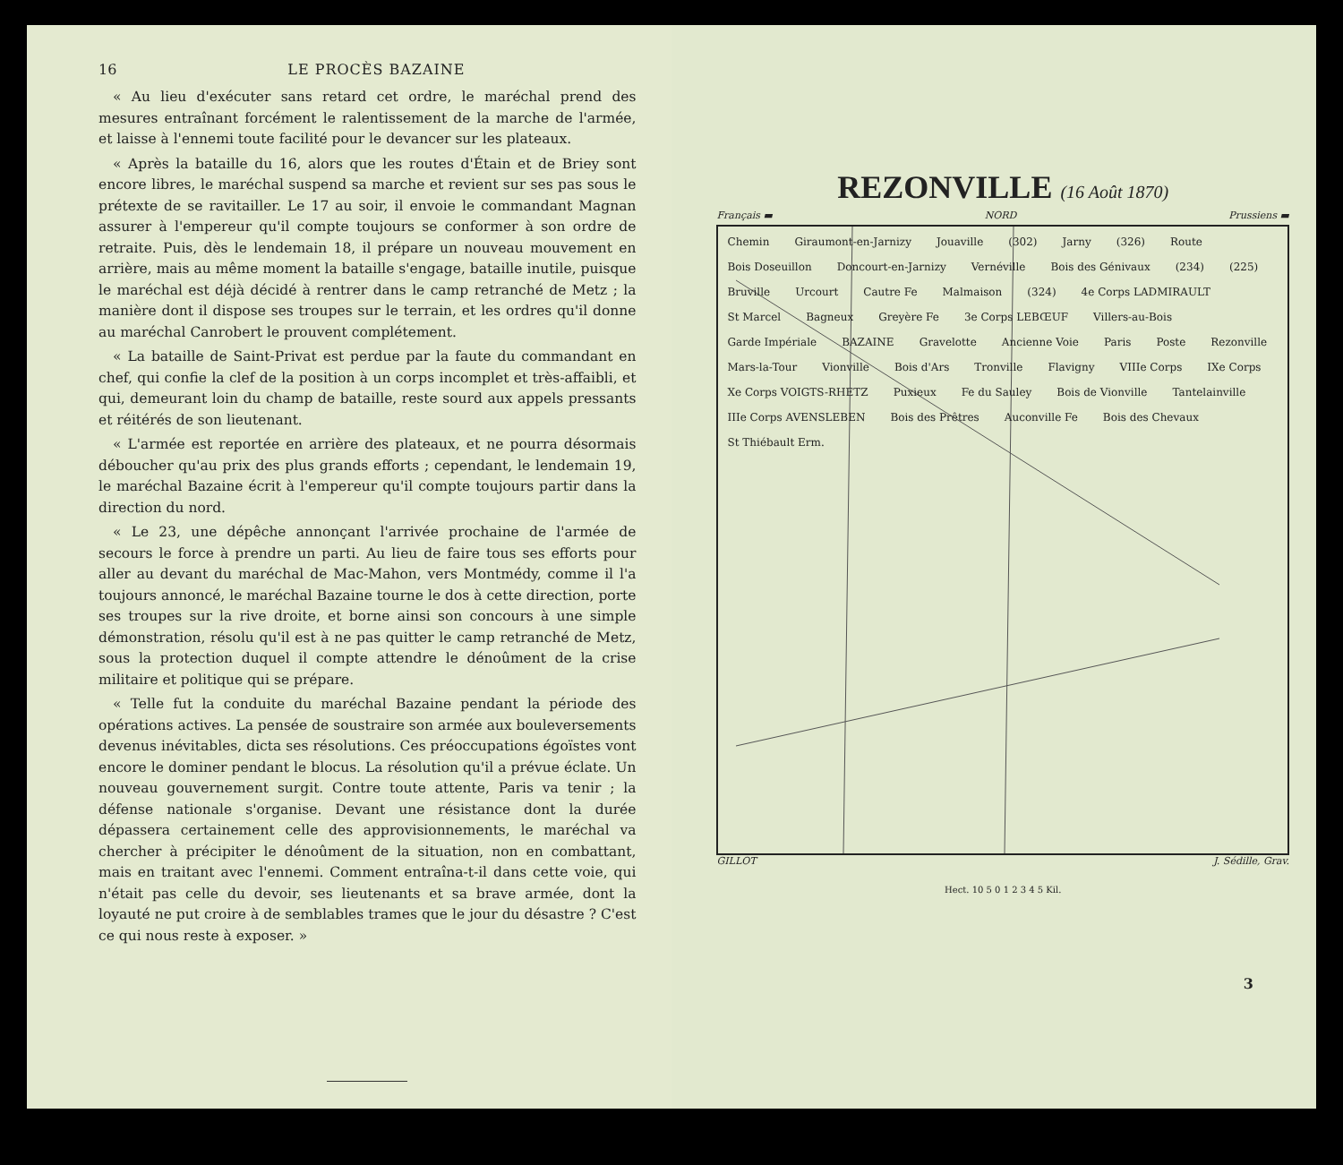16 LE PROCÈS BAZAINE
« Au lieu d'exécuter sans retard cet ordre, le maréchal prend des mesures entraînant forcément le ralentissement de la marche de l'armée, et laisse à l'ennemi toute facilité pour le devancer sur les plateaux.
« Après la bataille du 16, alors que les routes d'Étain et de Briey sont encore libres, le maréchal suspend sa marche et revient sur ses pas sous le prétexte de se ravitailler. Le 17 au soir, il envoie le commandant Magnan assurer à l'empereur qu'il compte toujours se conformer à son ordre de retraite. Puis, dès le lendemain 18, il prépare un nouveau mouvement en arrière, mais au même moment la bataille s'engage, bataille inutile, puisque le maréchal est déjà décidé à rentrer dans le camp retranché de Metz ; la manière dont il dispose ses troupes sur le terrain, et les ordres qu'il donne au maréchal Canrobert le prouvent complétement.
« La bataille de Saint-Privat est perdue par la faute du commandant en chef, qui confie la clef de la position à un corps incomplet et très-affaibli, et qui, demeurant loin du champ de bataille, reste sourd aux appels pressants et réitérés de son lieutenant.
« L'armée est reportée en arrière des plateaux, et ne pourra désormais déboucher qu'au prix des plus grands efforts ; cependant, le lendemain 19, le maréchal Bazaine écrit à l'empereur qu'il compte toujours partir dans la direction du nord.
« Le 23, une dépêche annonçant l'arrivée prochaine de l'armée de secours le force à prendre un parti. Au lieu de faire tous ses efforts pour aller au devant du maréchal de Mac-Mahon, vers Montmédy, comme il l'a toujours annoncé, le maréchal Bazaine tourne le dos à cette direction, porte ses troupes sur la rive droite, et borne ainsi son concours à une simple démonstration, résolu qu'il est à ne pas quitter le camp retranché de Metz, sous la protection duquel il compte attendre le dénoûment de la crise militaire et politique qui se prépare.
« Telle fut la conduite du maréchal Bazaine pendant la période des opérations actives. La pensée de soustraire son armée aux bouleversements devenus inévitables, dicta ses résolutions. Ces préoccupations égoïstes vont encore le dominer pendant le blocus. La résolution qu'il a prévue éclate. Un nouveau gouvernement surgit. Contre toute attente, Paris va tenir ; la défense nationale s'organise. Devant une résistance dont la durée dépassera certainement celle des approvisionnements, le maréchal va chercher à précipiter le dénoûment de la situation, non en combattant, mais en traitant avec l'ennemi. Comment entraîna-t-il dans cette voie, qui n'était pas celle du devoir, ses lieutenants et sa brave armée, dont la loyauté ne put croire à de semblables trames que le jour du désastre ? C'est ce qui nous reste à exposer. »
REZONVILLE (16 Août 1870)
Français ▬ NORD Prussiens ▬
Chemin Giraumont-en-Jarnizy Jouaville (302) Jarny (326) Route Bois Doseuillon Doncourt-en-Jarnizy Vernéville Bois des Génivaux (234) (225) Bruville Urcourt Cautre Fe Malmaison (324) 4e Corps LADMIRAULT St Marcel Bagneux Greyère Fe 3e Corps LEBŒUF Villers-au-Bois Garde Impériale BAZAINE Gravelotte Ancienne Voie Paris Poste Rezonville Mars-la-Tour Vionville Bois d'Ars Tronville Flavigny VIIIe Corps IXe Corps Xe Corps VOIGTS-RHETZ Puxieux Fe du Sauley Bois de Vionville Tantelainville IIIe Corps AVENSLEBEN Bois des Prêtres Auconville Fe Bois des Chevaux St Thiébault Erm.
GILLOT J. Sédille, Grav.
Hect. 10 5 0 1 2 3 4 5 Kil.
3